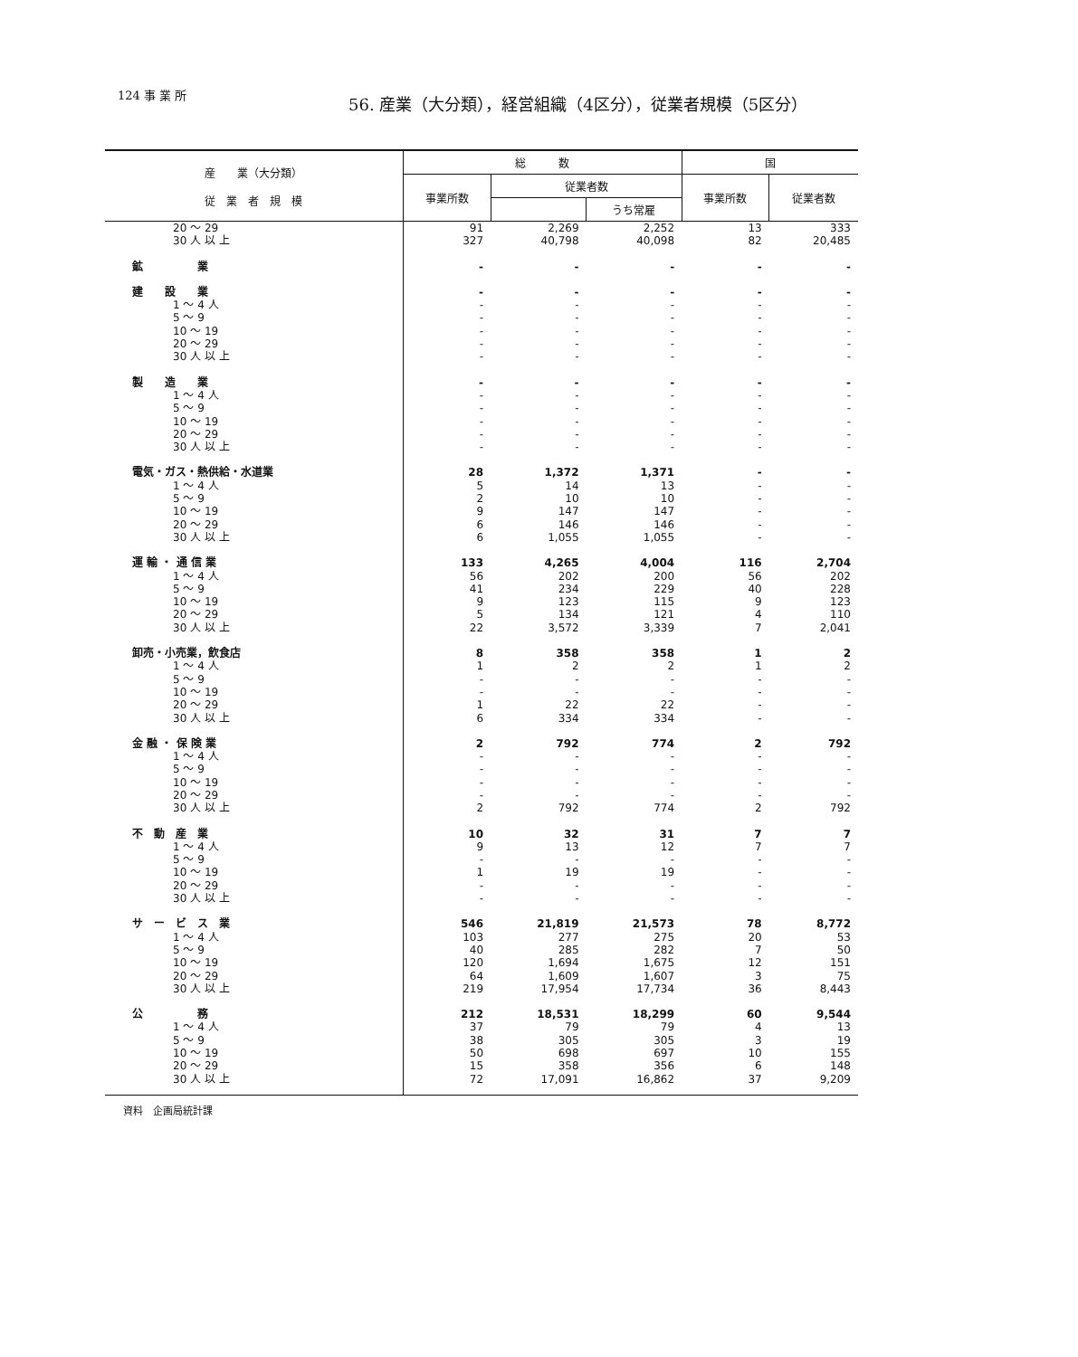124 事 業 所
56. 産業（大分類），経営組織（4区分），従業者規模（5区分）
| 産 業（大分類） 従 業 者 規 模 | 総 数 | | | 国 | |
| --- | --- | --- | --- | --- | --- |
| | 事業所数 | 従業者数 | | 事業所数 | 従業者数 |
| | | | うち常雇 | | |
| 20 ～ 29 | 91 | 2,269 | 2,252 | 13 | 333 |
| 30 人 以 上 | 327 | 40,798 | 40,098 | 82 | 20,485 |
| 鉱 業 | - | - | - | - | - |
| 建 設 業 | - | - | - | - | - |
| 1 ～ 4 人 | - | - | - | - | - |
| 5 ～ 9 | - | - | - | - | - |
| 10 ～ 19 | - | - | - | - | - |
| 20 ～ 29 | - | - | - | - | - |
| 30 人 以 上 | - | - | - | - | - |
| 製 造 業 | - | - | - | - | - |
| 1 ～ 4 人 | - | - | - | - | - |
| 5 ～ 9 | - | - | - | - | - |
| 10 ～ 19 | - | - | - | - | - |
| 20 ～ 29 | - | - | - | - | - |
| 30 人 以 上 | - | - | - | - | - |
| 電気・ガス・熱供給・水道業 | 28 | 1,372 | 1,371 | - | - |
| 1 ～ 4 人 | 5 | 14 | 13 | - | - |
| 5 ～ 9 | 2 | 10 | 10 | - | - |
| 10 ～ 19 | 9 | 147 | 147 | - | - |
| 20 ～ 29 | 6 | 146 | 146 | - | - |
| 30 人 以 上 | 6 | 1,055 | 1,055 | - | - |
| 運 輸 ・ 通 信 業 | 133 | 4,265 | 4,004 | 116 | 2,704 |
| 1 ～ 4 人 | 56 | 202 | 200 | 56 | 202 |
| 5 ～ 9 | 41 | 234 | 229 | 40 | 228 |
| 10 ～ 19 | 9 | 123 | 115 | 9 | 123 |
| 20 ～ 29 | 5 | 134 | 121 | 4 | 110 |
| 30 人 以 上 | 22 | 3,572 | 3,339 | 7 | 2,041 |
| 卸売・小売業，飲食店 | 8 | 358 | 358 | 1 | 2 |
| 1 ～ 4 人 | 1 | 2 | 2 | 1 | 2 |
| 5 ～ 9 | - | - | - | - | - |
| 10 ～ 19 | - | - | - | - | - |
| 20 ～ 29 | 1 | 22 | 22 | - | - |
| 30 人 以 上 | 6 | 334 | 334 | - | - |
| 金 融 ・ 保 険 業 | 2 | 792 | 774 | 2 | 792 |
| 1 ～ 4 人 | - | - | - | - | - |
| 5 ～ 9 | - | - | - | - | - |
| 10 ～ 19 | - | - | - | - | - |
| 20 ～ 29 | - | - | - | - | - |
| 30 人 以 上 | 2 | 792 | 774 | 2 | 792 |
| 不 動 産 業 | 10 | 32 | 31 | 7 | 7 |
| 1 ～ 4 人 | 9 | 13 | 12 | 7 | 7 |
| 5 ～ 9 | - | - | - | - | - |
| 10 ～ 19 | 1 | 19 | 19 | - | - |
| 20 ～ 29 | - | - | - | - | - |
| 30 人 以 上 | - | - | - | - | - |
| サ ー ビ ス 業 | 546 | 21,819 | 21,573 | 78 | 8,772 |
| 1 ～ 4 人 | 103 | 277 | 275 | 20 | 53 |
| 5 ～ 9 | 40 | 285 | 282 | 7 | 50 |
| 10 ～ 19 | 120 | 1,694 | 1,675 | 12 | 151 |
| 20 ～ 29 | 64 | 1,609 | 1,607 | 3 | 75 |
| 30 人 以 上 | 219 | 17,954 | 17,734 | 36 | 8,443 |
| 公 務 | 212 | 18,531 | 18,299 | 60 | 9,544 |
| 1 ～ 4 人 | 37 | 79 | 79 | 4 | 13 |
| 5 ～ 9 | 38 | 305 | 305 | 3 | 19 |
| 10 ～ 19 | 50 | 698 | 697 | 10 | 155 |
| 20 ～ 29 | 15 | 358 | 356 | 6 | 148 |
| 30 人 以 上 | 72 | 17,091 | 16,862 | 37 | 9,209 |
資料　企画局統計課